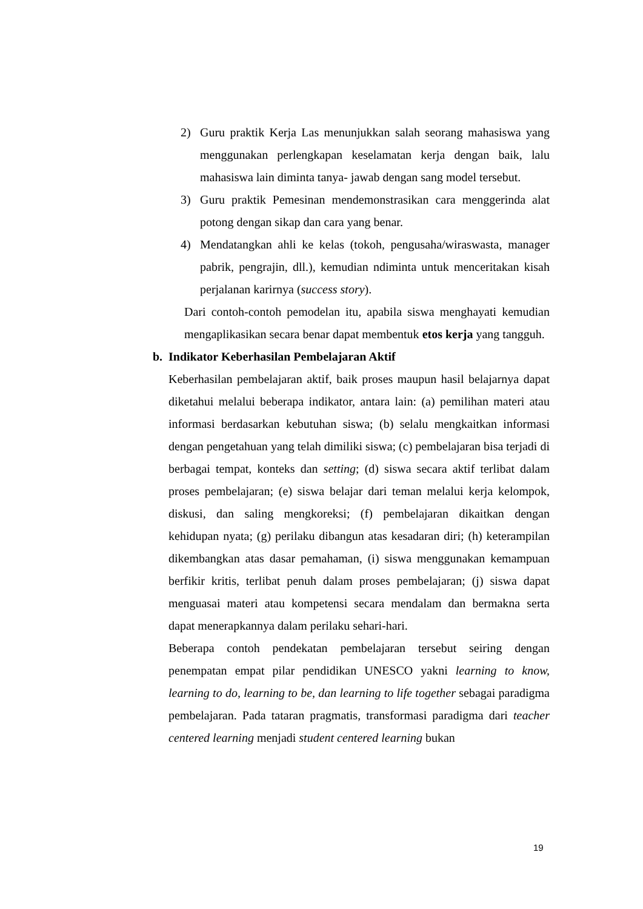2) Guru praktik Kerja Las menunjukkan salah seorang mahasiswa yang menggunakan perlengkapan keselamatan kerja dengan baik, lalu mahasiswa lain diminta tanya- jawab dengan sang model tersebut.
3) Guru praktik Pemesinan mendemonstrasikan cara menggerinda alat potong dengan sikap dan cara yang benar.
4) Mendatangkan ahli ke kelas (tokoh, pengusaha/wiraswasta, manager pabrik, pengrajin, dll.), kemudian ndiminta untuk menceritakan kisah perjalanan karirnya (success story).
Dari contoh-contoh pemodelan itu, apabila siswa menghayati kemudian mengaplikasikan secara benar dapat membentuk etos kerja yang tangguh.
b. Indikator Keberhasilan Pembelajaran Aktif
Keberhasilan pembelajaran aktif, baik proses maupun hasil belajarnya dapat diketahui melalui beberapa indikator, antara lain: (a) pemilihan materi atau informasi berdasarkan kebutuhan siswa; (b) selalu mengkaitkan informasi dengan pengetahuan yang telah dimiliki siswa; (c) pembelajaran bisa terjadi di berbagai tempat, konteks dan setting; (d) siswa secara aktif terlibat dalam proses pembelajaran; (e) siswa belajar dari teman melalui kerja kelompok, diskusi, dan saling mengkoreksi; (f) pembelajaran dikaitkan dengan kehidupan nyata; (g) perilaku dibangun atas kesadaran diri; (h) keterampilan dikembangkan atas dasar pemahaman, (i) siswa menggunakan kemampuan berfikir kritis, terlibat penuh dalam proses pembelajaran; (j) siswa dapat menguasai materi atau kompetensi secara mendalam dan bermakna serta dapat menerapkannya dalam perilaku sehari-hari.
Beberapa contoh pendekatan pembelajaran tersebut seiring dengan penempatan empat pilar pendidikan UNESCO yakni learning to know, learning to do, learning to be, dan learning to life together sebagai paradigma pembelajaran. Pada tataran pragmatis, transformasi paradigma dari teacher centered learning menjadi student centered learning bukan
19